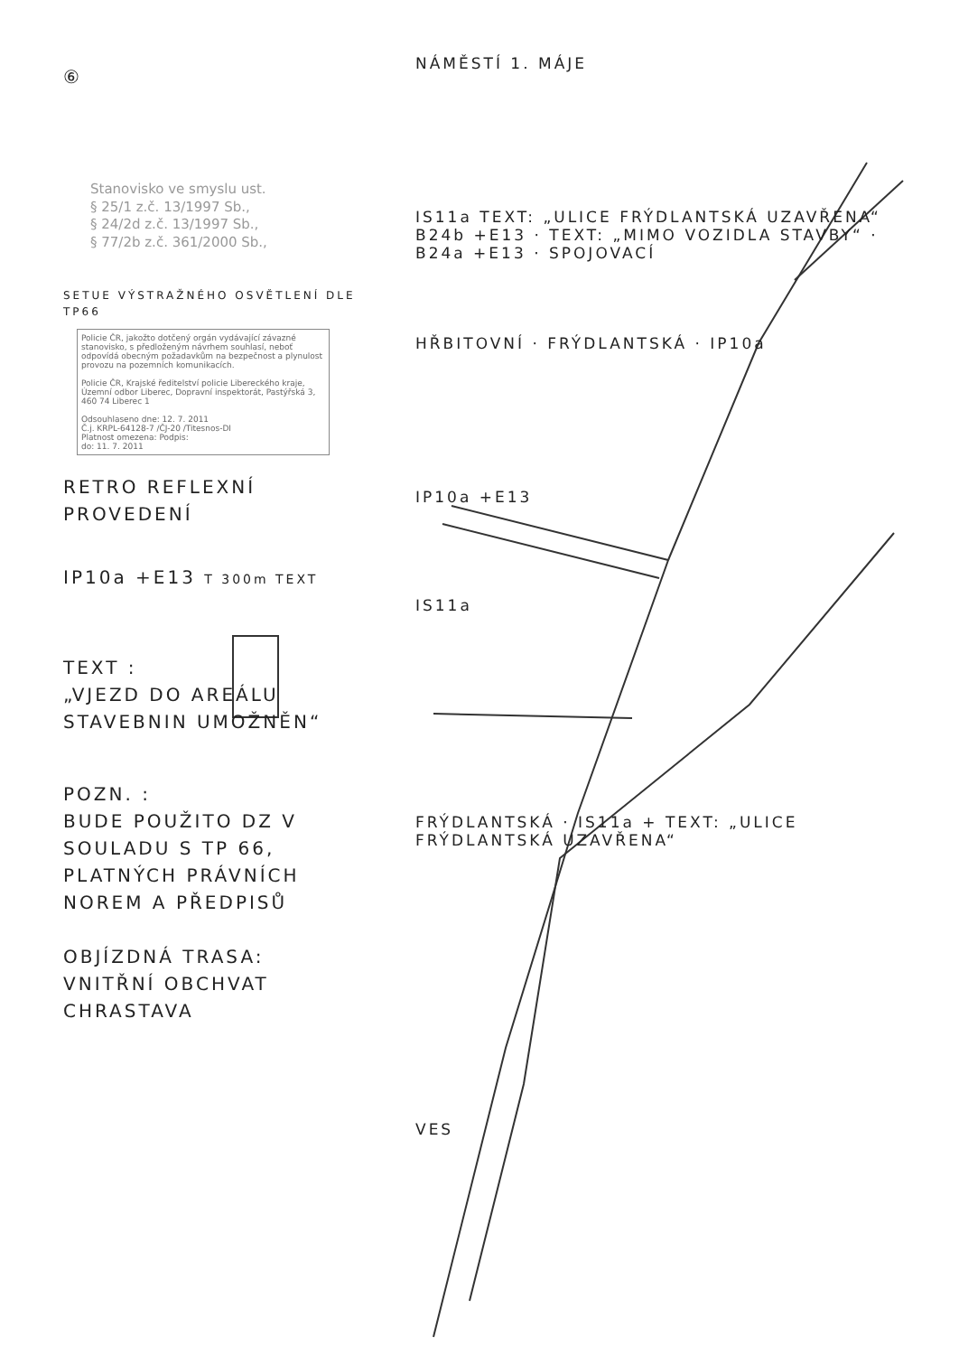⑥
Stanovisko ve smyslu ust.
§ 25/1 z.č. 13/1997 Sb.,
§ 24/2d z.č. 13/1997 Sb.,
§ 77/2b z.č. 361/2000 Sb.,
SETUE VÝSTRAŽNÉHO OSVĚTLENÍ DLE TP66
Policie ČR, jakožto dotčený orgán vydávající závazné stanovisko, s předloženým návrhem souhlasí, neboť odpovídá obecným požadavkům na bezpečnost a plynulost provozu na pozemních komunikacích.
Policie ČR, Krajské ředitelství policie Libereckého kraje, Územní odbor Liberec, Dopravní inspektorát, Pastýřská 3, 460 74 Liberec 1
Odsouhlaseno dne: 12. 7. 2011
Č.j. KRPL-64128-7 /ČJ-20 /Titesnos-DI
Platnost omezena: Podpis:
do: 11. 7. 2011
RETRO REFLEXNÍ PROVEDENÍ
IP10a +E13 T 300m TEXT
TEXT :
„VJEZD DO AREÁLU STAVEBNIN UMOŽNĚN“
POZN. :
BUDE POUŽITO DZ V SOULADU S TP 66, PLATNÝCH PRÁVNÍCH NOREM A PŘEDPISŮ
OBJÍZDNÁ TRASA:
VNITŘNÍ OBCHVAT CHRASTAVA
NÁMĚSTÍ 1. MÁJE
IS11a TEXT: „ULICE FRÝDLANTSKÁ UZAVŘENA“
B24b +E13 · TEXT: „MIMO VOZIDLA STAVBY“ · B24a +E13 · SPOJOVACÍ
HŘBITOVNÍ · FRÝDLANTSKÁ · IP10a
IP10a +E13
IS11a
FRÝDLANTSKÁ · IS11a + TEXT: „ULICE FRÝDLANTSKÁ UZAVŘENA“
VES